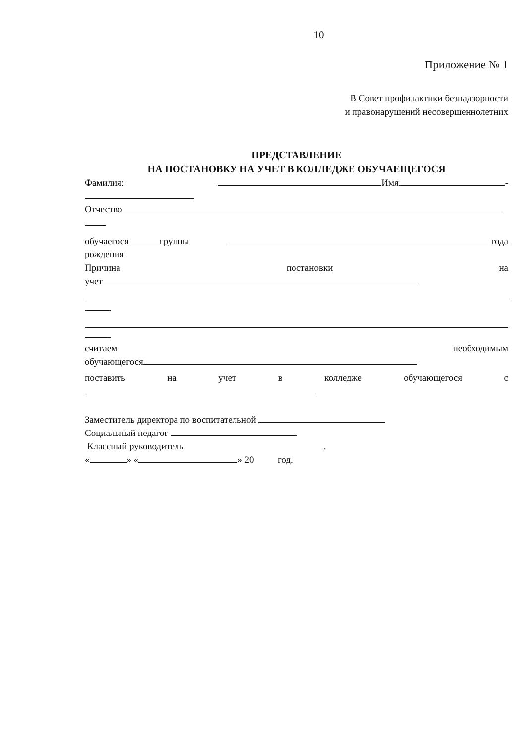10
Приложение № 1
В Совет профилактики безнадзорности
и правонарушений несовершеннолетних
ПРЕДСТАВЛЕНИЕ
НА ПОСТАНОВКУ НА УЧЕТ В КОЛЛЕДЖЕ ОБУЧАЕЩЕГОСЯ
Фамилия: Имя -
Отчество
обучаегося группы года
рождения
Причина постановки на
учет
считаем необходимым
обучающегося
поставить на учет в колледже обучающегося с
Заместитель директора по воспитательной
Социальный педагог
Классный руководитель .
« » « » 20 год.